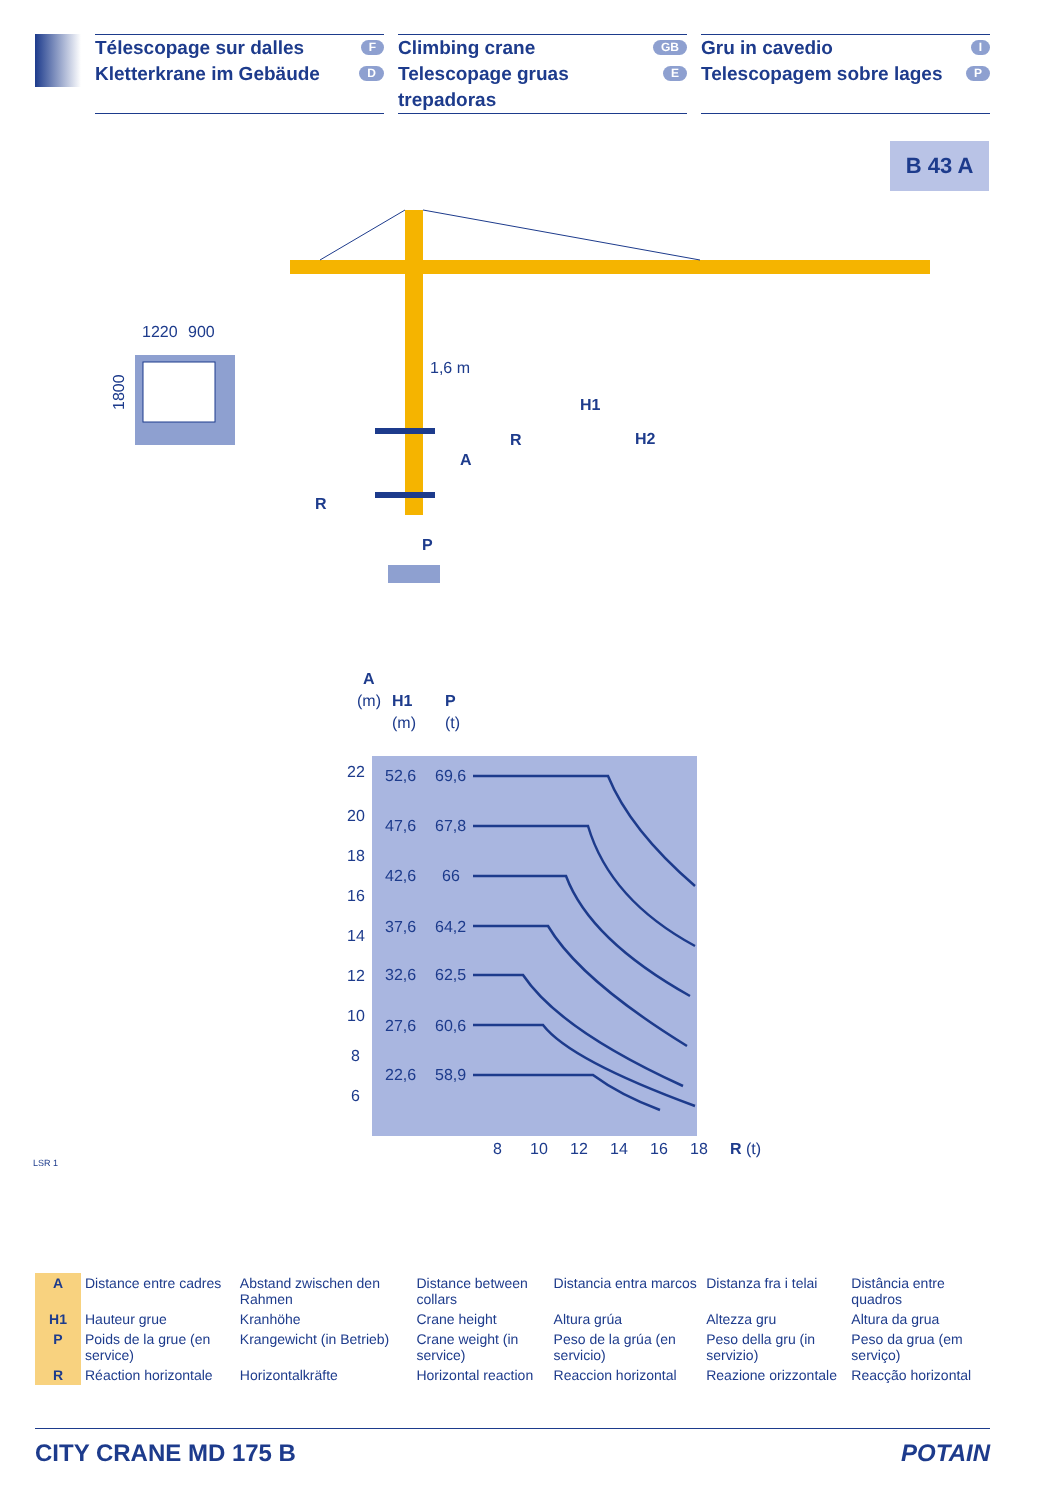Télescopage sur dalles F
Kletterkrane im Gebäude D
Climbing crane GB
Telescopage gruas trepadoras E
Gru in cavedio I
Telescopagem sobre lages P
B 43 A
1220
900
1800
1,6 m
H1
H2
R
A
R
P
A
(m)
H1
(m)
P
(t)
22
20
18
16
14
12
10
8
6
52,6
69,6
47,6
67,8
42,6
66
37,6
64,2
32,6
62,5
27,6
60,6
22,6
58,9
8
10
12
14
16
18
R
(t)
LSR 1
| A | Distance entre cadres | Abstand zwischen den Rahmen | Distance between collars | Distancia entra marcos | Distanza fra i telai | Distância entre quadros |
| H1 | Hauteur grue | Kranhöhe | Crane height | Altura grúa | Altezza gru | Altura da grua |
| P | Poids de la grue (en service) | Krangewicht (in Betrieb) | Crane weight (in service) | Peso de la grúa (en servicio) | Peso della gru (in servizio) | Peso da grua (em serviço) |
| R | Réaction horizontale | Horizontalkräfte | Horizontal reaction | Reaccion horizontal | Reazione orizzontale | Reacção horizontal |
CITY CRANE MD 175 B POTAIN